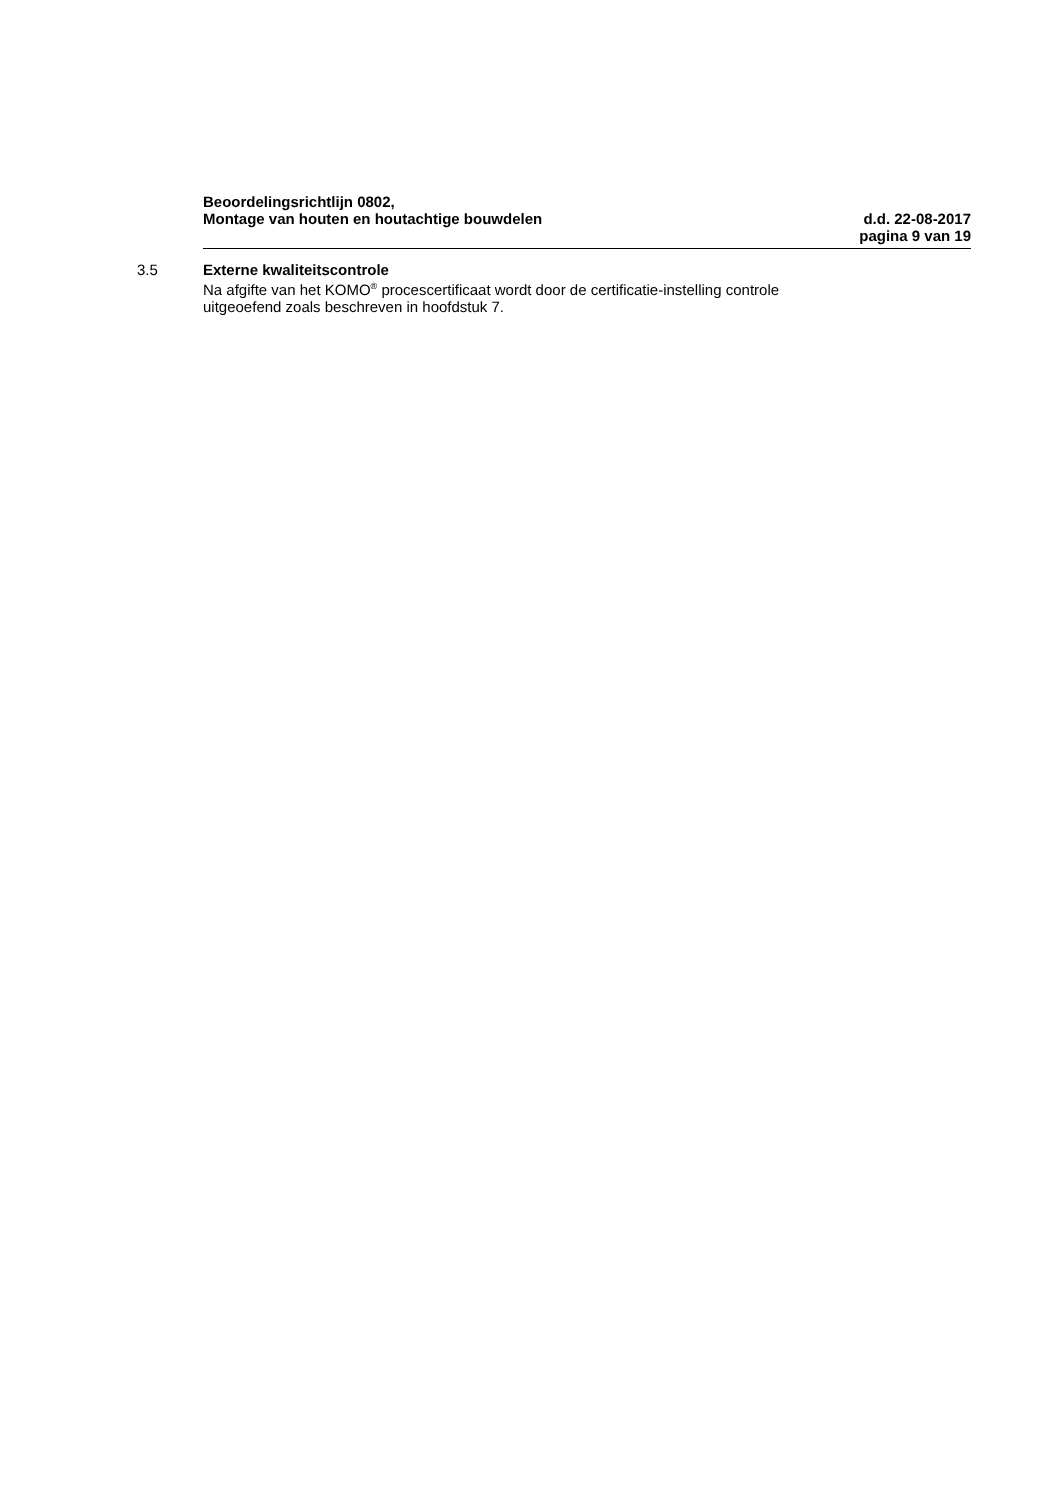Beoordelingsrichtlijn 0802,
Montage van houten en houtachtige bouwdelen d.d. 22-08-2017
pagina 9 van 19
3.5 Externe kwaliteitscontrole
Na afgifte van het KOMO<sup>®</sup> procescertificaat wordt door de certificatie-instelling controle
uitgeoefend zoals beschreven in hoofdstuk 7.